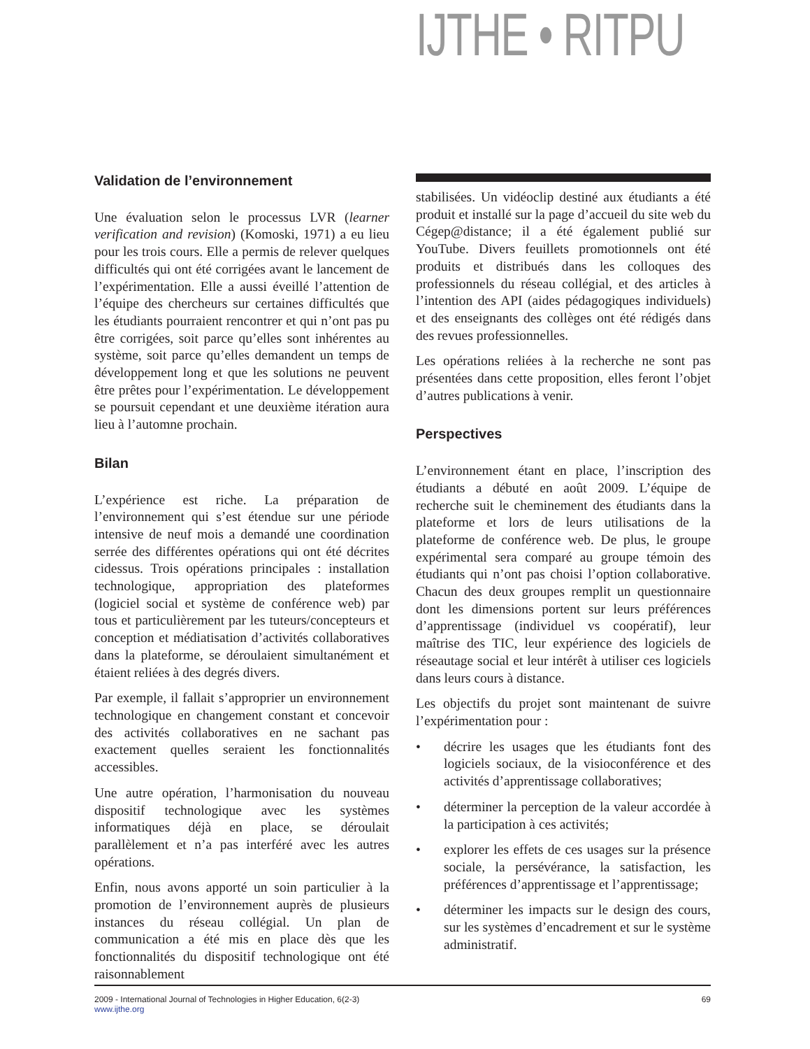IJTHE • RITPU
Validation de l’environnement
Une évaluation selon le processus LVR (learner verification and revision) (Komoski, 1971) a eu lieu pour les trois cours. Elle a permis de relever quelques difficultés qui ont été corrigées avant le lancement de l’expérimentation. Elle a aussi éveillé l’attention de l’équipe des chercheurs sur certaines difficultés que les étudiants pourraient rencontrer et qui n’ont pas pu être corrigées, soit parce qu’elles sont inhérentes au système, soit parce qu’elles demandent un temps de développement long et que les solutions ne peuvent être prêtes pour l’expérimentation. Le développement se poursuit cependant et une deuxième itération aura lieu à l’automne prochain.
Bilan
L’expérience est riche. La préparation de l’environnement qui s’est étendue sur une période intensive de neuf mois a demandé une coordination serrée des différentes opérations qui ont été décrites cidessus. Trois opérations principales : installation technologique, appropriation des plateformes (logiciel social et système de conférence web) par tous et particulièrement par les tuteurs/concepteurs et conception et médiatisation d’activités collaboratives dans la plateforme, se déroulaient simultanément et étaient reliées à des degrés divers.
Par exemple, il fallait s’approprier un environnement technologique en changement constant et concevoir des activités collaboratives en ne sachant pas exactement quelles seraient les fonctionnalités accessibles.
Une autre opération, l’harmonisation du nouveau dispositif technologique avec les systèmes informatiques déjà en place, se déroulait parallèlement et n’a pas interféré avec les autres opérations.
Enfin, nous avons apporté un soin particulier à la promotion de l’environnement auprès de plusieurs instances du réseau collégial. Un plan de communication a été mis en place dès que les fonctionnalités du dispositif technologique ont été raisonnablement
stabilisées. Un vidéoclip destiné aux étudiants a été produit et installé sur la page d’accueil du site web du Cégep@distance; il a été également publié sur YouTube. Divers feuillets promotionnels ont été produits et distribués dans les colloques des professionnels du réseau collégial, et des articles à l’intention des API (aides pédagogiques individuels) et des enseignants des collèges ont été rédigés dans des revues professionnelles.
Les opérations reliées à la recherche ne sont pas présentées dans cette proposition, elles feront l’objet d’autres publications à venir.
Perspectives
L’environnement étant en place, l’inscription des étudiants a débuté en août 2009. L’équipe de recherche suit le cheminement des étudiants dans la plateforme et lors de leurs utilisations de la plateforme de conférence web. De plus, le groupe expérimental sera comparé au groupe témoin des étudiants qui n’ont pas choisi l’option collaborative. Chacun des deux groupes remplit un questionnaire dont les dimensions portent sur leurs préférences d’apprentissage (individuel vs coopératif), leur maîtrise des TIC, leur expérience des logiciels de réseautage social et leur intérêt à utiliser ces logiciels dans leurs cours à distance.
Les objectifs du projet sont maintenant de suivre l’expérimentation pour :
• décrire les usages que les étudiants font des logiciels sociaux, de la visioconférence et des activités d’apprentissage collaboratives;
• déterminer la perception de la valeur accordée à la participation à ces activités;
• explorer les effets de ces usages sur la présence sociale, la persévérance, la satisfaction, les préférences d’apprentissage et l’apprentissage;
• déterminer les impacts sur le design des cours, sur les systèmes d’encadrement et sur le système administratif.
2009 - International Journal of Technologies in Higher Education, 6(2-3)
www.ijthe.org
69